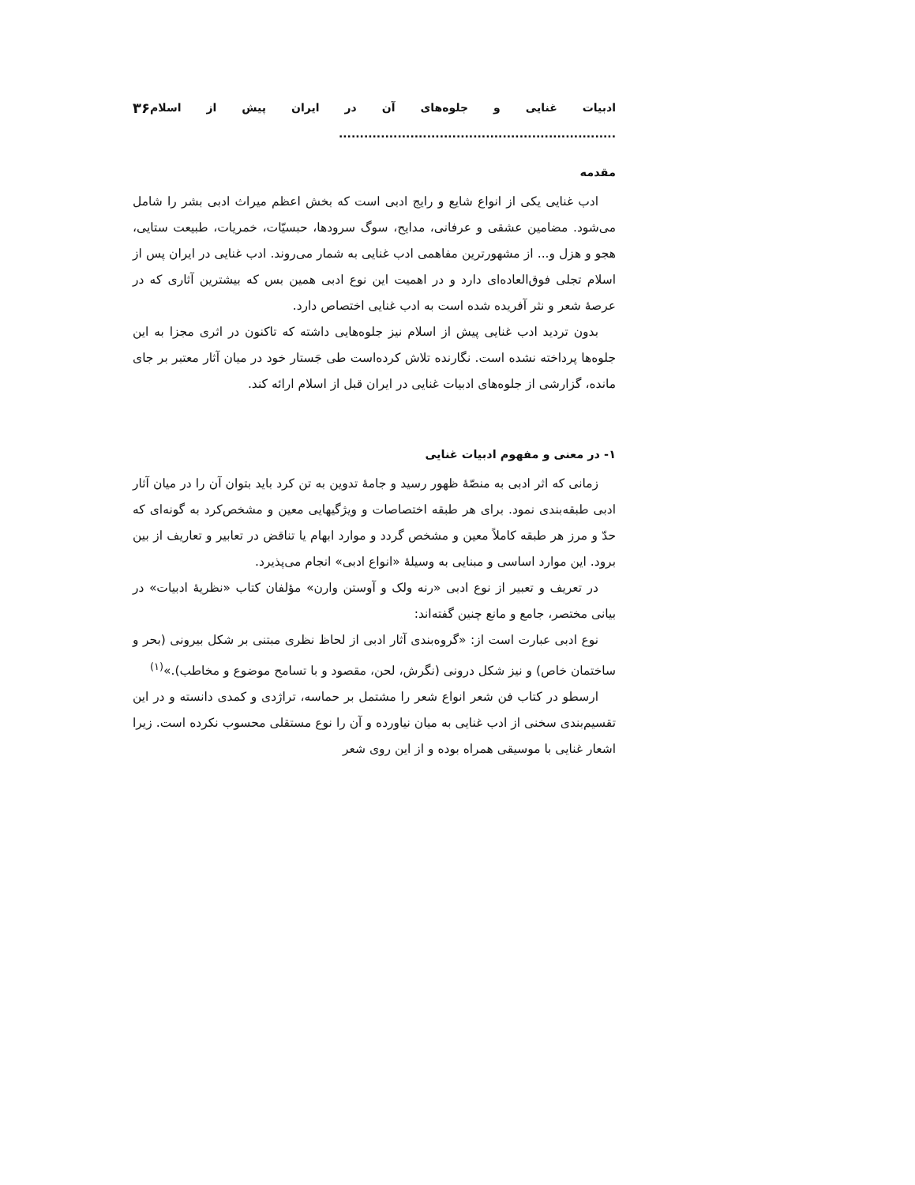ادبیات غنایی و جلوه‌های آن در ایران پیش از اسلام .................................................................. ۳۶
مقدمه
ادب غنایی یکی از انواع شایع و رایج ادبی است که بخش اعظم میراث ادبی بشر را شامل می‌شود. مضامین عشقی و عرفانی، مدایح، سوگ سرودها، حبسیّات، خمریات، طبیعت ستایی، هجو و هزل و... از مشهورترین مفاهمی ادب غنایی به شمار می‌روند. ادب غنایی در ایران پس از اسلام تجلی فوق‌العاده‌ای دارد و در اهمیت این نوع ادبی همین بس که بیشترین آثاری که در عرصهٔ شعر و نثر آفریده شده است به ادب غنایی اختصاص دارد.
بدون تردید ادب غنایی پیش از اسلام نیز جلوه‌هایی داشته که تاکنون در اثری مجزا به این جلوه‌ها پرداخته نشده است. نگارنده تلاش کرده‌است طی جَستار خود در میان آثار معتبر بر جای مانده، گزارشی از جلوه‌های ادبیات غنایی در ایران قبل از اسلام ارائه کند.
۱- در معنی و مفهوم ادبیات غنایی
زمانی که اثر ادبی به منصّهٔ ظهور رسید و جامهٔ تدوین به تن کرد باید بتوان آن را در میان آثار ادبی طبقه‌بندی نمود. برای هر طبقه اختصاصات و ویژگیهایی معین و مشخص‌کرد به گونه‌ای که حدّ و مرز هر طبقه کاملاً معین و مشخص گردد و موارد ابهام یا تناقض در تعابیر و تعاریف از بین برود. این موارد اساسی و مبنایی به وسیلهٔ «انواع ادبی» انجام می‌پذیرد.
در تعریف و تعبیر از نوع ادبی «رنه ولک و آوستن وارن» مؤلفان کتاب «نظریهٔ ادبیات» در بیانی مختصر، جامع و مانع چنین گفته‌اند:
نوع ادبی عبارت است از: «گروه‌بندی آثار ادبی از لحاظ نظری مبتنی بر شکل بیرونی (بحر و ساختمان خاص) و نیز شکل درونی (نگرش، لحن، مقصود و با تسامح موضوع و مخاطب).»<sup>(۱)</sup>
ارسطو در کتاب فن شعر انواع شعر را مشتمل بر حماسه، تراژدی و کمدی دانسته و در این تقسیم‌بندی سخنی از ادب غنایی به میان نیاورده و آن را نوع مستقلی محسوب نکرده است. زیرا اشعار غنایی با موسیقی همراه بوده و از این روی شعر